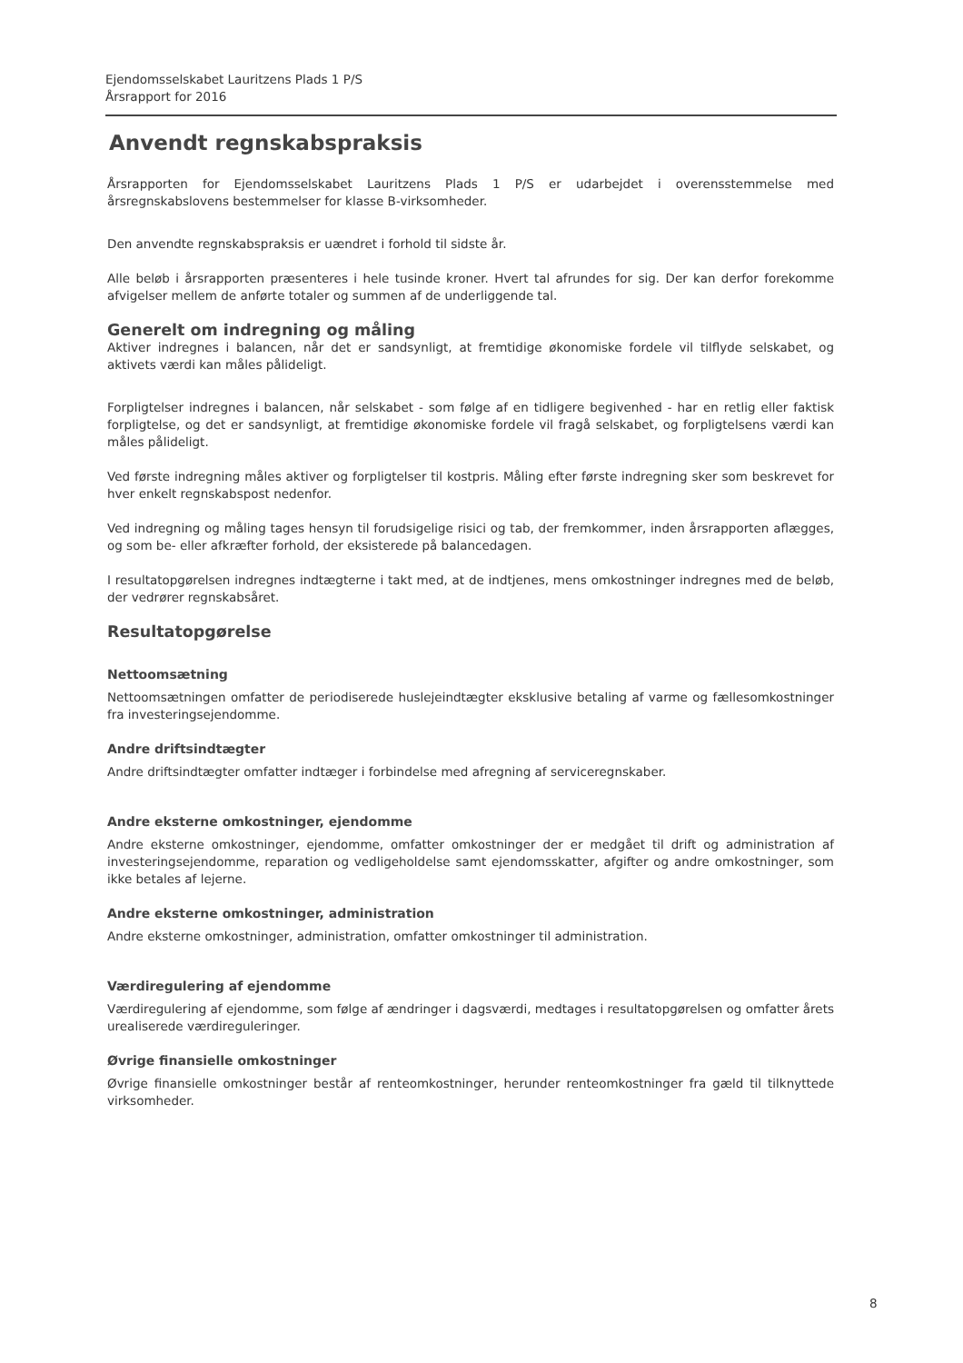Ejendomsselskabet Lauritzens Plads 1 P/S
Årsrapport for 2016
Anvendt regnskabspraksis
Årsrapporten for Ejendomsselskabet Lauritzens Plads 1 P/S er udarbejdet i overensstemmelse med årsregnskabslovens bestemmelser for klasse B-virksomheder.
Den anvendte regnskabspraksis er uændret i forhold til sidste år.
Alle beløb i årsrapporten præsenteres i hele tusinde kroner. Hvert tal afrundes for sig. Der kan derfor forekomme afvigelser mellem de anførte totaler og summen af de underliggende tal.
Generelt om indregning og måling
Aktiver indregnes i balancen, når det er sandsynligt, at fremtidige økonomiske fordele vil tilflyde selskabet, og aktivets værdi kan måles pålideligt.
Forpligtelser indregnes i balancen, når selskabet - som følge af en tidligere begivenhed - har en retlig eller faktisk forpligtelse, og det er sandsynligt, at fremtidige økonomiske fordele vil fragå selskabet, og forpligtelsens værdi kan måles pålideligt.
Ved første indregning måles aktiver og forpligtelser til kostpris. Måling efter første indregning sker som beskrevet for hver enkelt regnskabspost nedenfor.
Ved indregning og måling tages hensyn til forudsigelige risici og tab, der fremkommer, inden årsrapporten aflægges, og som be- eller afkræfter forhold, der eksisterede på balancedagen.
I resultatopgørelsen indregnes indtægterne i takt med, at de indtjenes, mens omkostninger indregnes med de beløb, der vedrører regnskabsåret.
Resultatopgørelse
Nettoomsætning
Nettoomsætningen omfatter de periodiserede huslejeindtægter eksklusive betaling af varme og fællesomkostninger fra investeringsejendomme.
Andre driftsindtægter
Andre driftsindtægter omfatter indtæger i forbindelse med afregning af serviceregnskaber.
Andre eksterne omkostninger, ejendomme
Andre eksterne omkostninger, ejendomme, omfatter omkostninger der er medgået til drift og administration af investeringsejendomme, reparation og vedligeholdelse samt ejendomsskatter, afgifter og andre omkostninger, som ikke betales af lejerne.
Andre eksterne omkostninger, administration
Andre eksterne omkostninger, administration, omfatter omkostninger til administration.
Værdiregulering af ejendomme
Værdiregulering af ejendomme, som følge af ændringer i dagsværdi, medtages i resultatopgørelsen og omfatter årets urealiserede værdireguleringer.
Øvrige finansielle omkostninger
Øvrige finansielle omkostninger består af renteomkostninger, herunder renteomkostninger fra gæld til tilknyttede virksomheder.
8